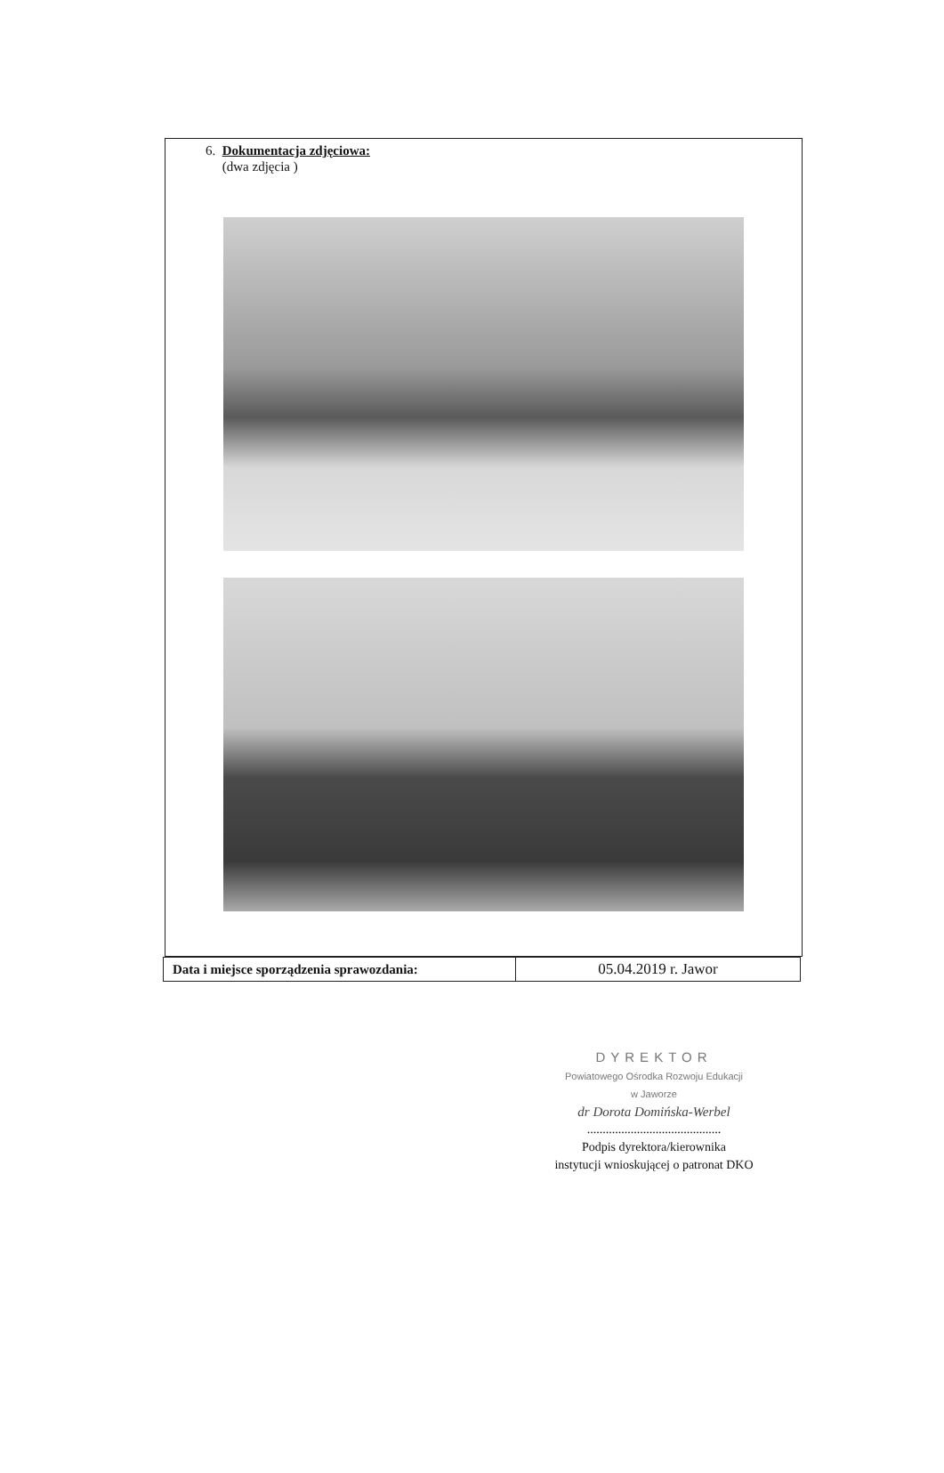6. Dokumentacja zdjęciowa:
(dwa zdjęcia )
| Data i miejsce sporządzenia sprawozdania: | 05.04.2019 r. Jawor |
DYREKTOR
Powiatowego Ośrodka Rozwoju Edukacji
w Jaworze
dr Dorota Domińska-Werbel
...........................................
Podpis dyrektora/kierownika
instytucji wnioskującej o patronat DKO